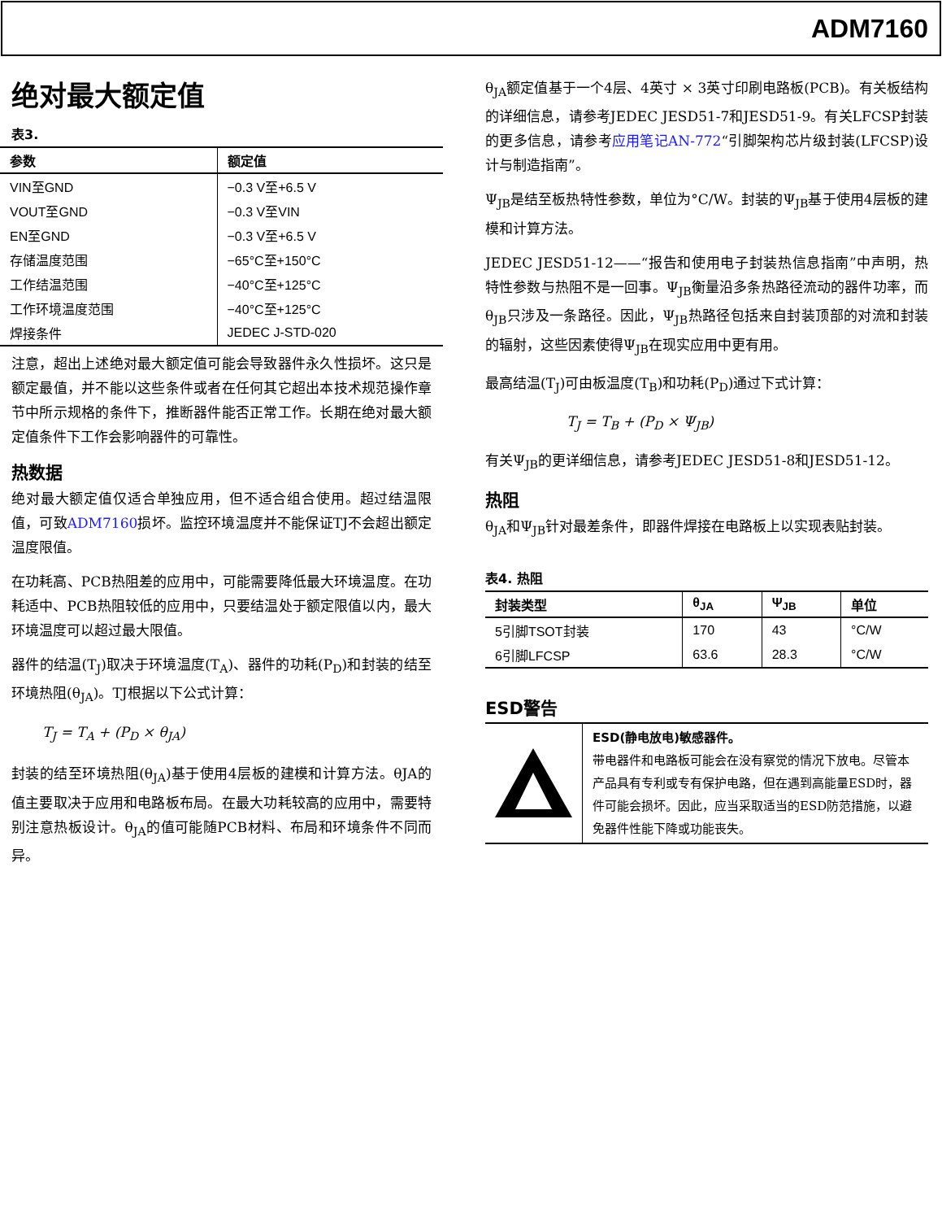ADM7160
绝对最大额定值
表3.
| 参数 | 额定值 |
| --- | --- |
| VIN至GND | −0.3 V至+6.5 V |
| VOUT至GND | −0.3 V至VIN |
| EN至GND | −0.3 V至+6.5 V |
| 存储温度范围 | −65°C至+150°C |
| 工作结温范围 | −40°C至+125°C |
| 工作环境温度范围 | −40°C至+125°C |
| 焊接条件 | JEDEC J-STD-020 |
注意，超出上述绝对最大额定值可能会导致器件永久性损坏。这只是额定最值，并不能以这些条件或者在任何其它超出本技术规范操作章节中所示规格的条件下，推断器件能否正常工作。长期在绝对最大额定值条件下工作会影响器件的可靠性。
热数据
绝对最大额定值仅适合单独应用，但不适合组合使用。超过结温限值，可致ADM7160损坏。监控环境温度并不能保证TJ不会超出额定温度限值。
在功耗高、PCB热阻差的应用中，可能需要降低最大环境温度。在功耗适中、PCB热阻较低的应用中，只要结温处于额定限值以内，最大环境温度可以超过最大限值。
器件的结温(T<sub>J</sub>)取决于环境温度(T<sub>A</sub>)、器件的功耗(P<sub>D</sub>)和封装的结至环境热阻(θ<sub>JA</sub>)。TJ根据以下公式计算：
T<sub>J</sub> = T<sub>A</sub> + (P<sub>D</sub> × θ<sub>JA</sub>)
封装的结至环境热阻(θ<sub>JA</sub>)基于使用4层板的建模和计算方法。θJA的值主要取决于应用和电路板布局。在最大功耗较高的应用中，需要特别注意热板设计。θ<sub>JA</sub>的值可能随PCB材料、布局和环境条件不同而异。
θ<sub>JA</sub>额定值基于一个4层、4英寸 × 3英寸印刷电路板(PCB)。有关板结构的详细信息，请参考JEDEC JESD51-7和JESD51-9。有关LFCSP封装的更多信息，请参考应用笔记AN-772“引脚架构芯片级封装(LFCSP)设计与制造指南”。
Ψ<sub>JB</sub>是结至板热特性参数，单位为°C/W。封装的Ψ<sub>JB</sub>基于使用4层板的建模和计算方法。
JEDEC JESD51-12——“报告和使用电子封装热信息指南”中声明，热特性参数与热阻不是一回事。Ψ<sub>JB</sub>衡量沿多条热路径流动的器件功率，而θ<sub>JB</sub>只涉及一条路径。因此，Ψ<sub>JB</sub>热路径包括来自封装顶部的对流和封装的辐射，这些因素使得Ψ<sub>JB</sub>在现实应用中更有用。
最高结温(T<sub>J</sub>)可由板温度(T<sub>B</sub>)和功耗(P<sub>D</sub>)通过下式计算：
T<sub>J</sub> = T<sub>B</sub> + (P<sub>D</sub> × Ψ<sub>JB</sub>)
有关Ψ<sub>JB</sub>的更详细信息，请参考JEDEC JESD51-8和JESD51-12。
热阻
θ<sub>JA</sub>和Ψ<sub>JB</sub>针对最差条件，即器件焊接在电路板上以实现表贴封装。
表4. 热阻
| 封装类型 | θ<sub>JA</sub> | Ψ<sub>JB</sub> | 单位 |
| --- | --- | --- | --- |
| 5引脚TSOT封装 | 170 | 43 | °C/W |
| 6引脚LFCSP | 63.6 | 28.3 | °C/W |
ESD警告
| | ESD(静电放电)敏感器件。 带电器件和电路板可能会在没有察觉的情况下放电。尽管本产品具有专利或专有保护电路，但在遇到高能量ESD时，器件可能会损坏。因此，应当采取适当的ESD防范措施，以避免器件性能下降或功能丧失。 |